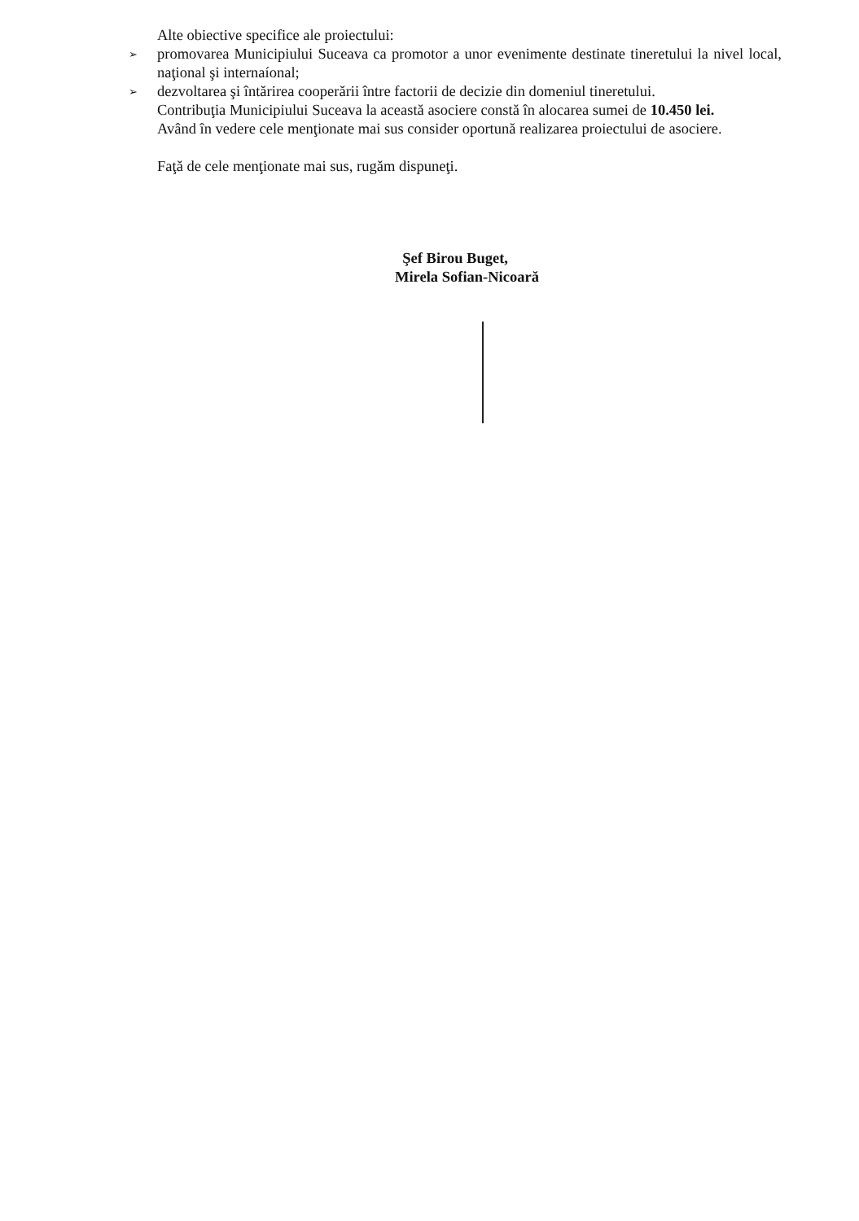Alte obiective specifice ale proiectului:
➢
promovarea Municipiului Suceava ca promotor a unor evenimente destinate tineretului la nivel local, naţional şi internaíonal;
➢
dezvoltarea şi întărirea cooperării între factorii de decizie din domeniul tineretului.
Contribuţia Municipiului Suceava la această asociere constă în alocarea sumei de 10.450 lei.
Având în vedere cele menţionate mai sus consider oportună realizarea proiectului de asociere.
Faţă de cele menţionate mai sus, rugăm dispuneţi.
Şef Birou Buget,
Mirela Sofian-Nicoară